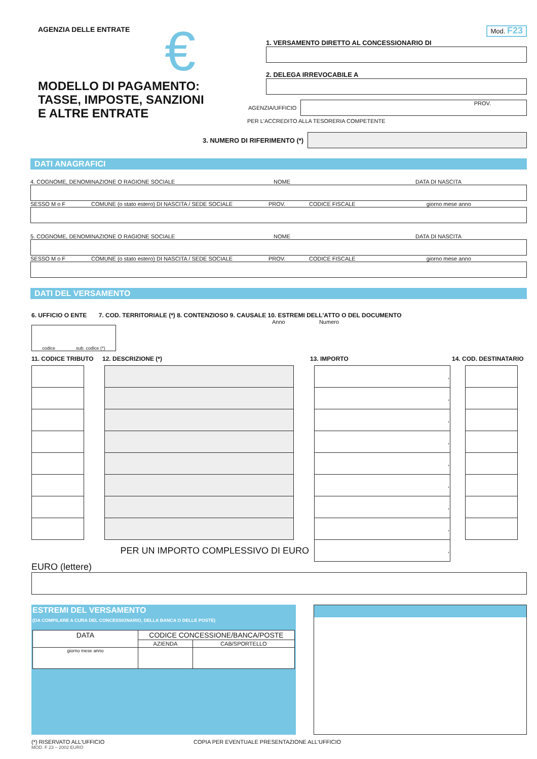AGENZIA DELLE ENTRATE
€
MODELLO DI PAGAMENTO:
TASSE, IMPOSTE, SANZIONI
E ALTRE ENTRATE
Mod. F23
1. VERSAMENTO DIRETTO AL CONCESSIONARIO DI
2. DELEGA IRREVOCABILE A
AGENZIA/UFFICIO
PROV.
PER L'ACCREDITO ALLA TESORERIA COMPETENTE
3. NUMERO DI RIFERIMENTO (*)
DATI ANAGRAFICI
4. COGNOME, DENOMINAZIONE O RAGIONE SOCIALE NOME DATA DI NASCITA
SESSO M o F COMUNE (o stato estero) DI NASCITA / SEDE SOCIALE PROV. CODICE FISCALE giorno mese anno
5. COGNOME, DENOMINAZIONE O RAGIONE SOCIALE NOME DATA DI NASCITA
SESSO M o F COMUNE (o stato estero) DI NASCITA / SEDE SOCIALE PROV. CODICE FISCALE giorno mese anno
DATI DEL VERSAMENTO
6. UFFICIO O ENTE 7. COD. TERRITORIALE (*) 8. CONTENZIOSO 9. CAUSALE 10. ESTREMI DELL'ATTO O DEL DOCUMENTO
Anno Numero
codice sub. codice (*)
11. CODICE TRIBUTO 12. DESCRIZIONE (*) 13. IMPORTO 14. COD. DESTINATARIO
| | | | | , | | |
| | | | | , | | |
| | | | | , | | |
| | | | | , | | |
| | | | | , | | |
| | | | | , | | |
| | | | | , | | |
| | | | | , | | |
| PER UN IMPORTO COMPLESSIVO DI EURO | | | | , | | |
EURO (lettere)
ESTREMI DEL VERSAMENTO
(DA COMPILARE A CURA DEL CONCESSIONARIO, DELLA BANCA O DELLE POSTE)
| DATA | CODICE CONCESSIONE/BANCA/POSTE | |
| | AZIENDA | CAB/SPORTELLO |
| giorno mese anno | | |
(*) RISERVATO ALL'UFFICIO COPIA PER EVENTUALE PRESENTAZIONE ALL'UFFICIO
MOD. F 23 – 2002 EURO